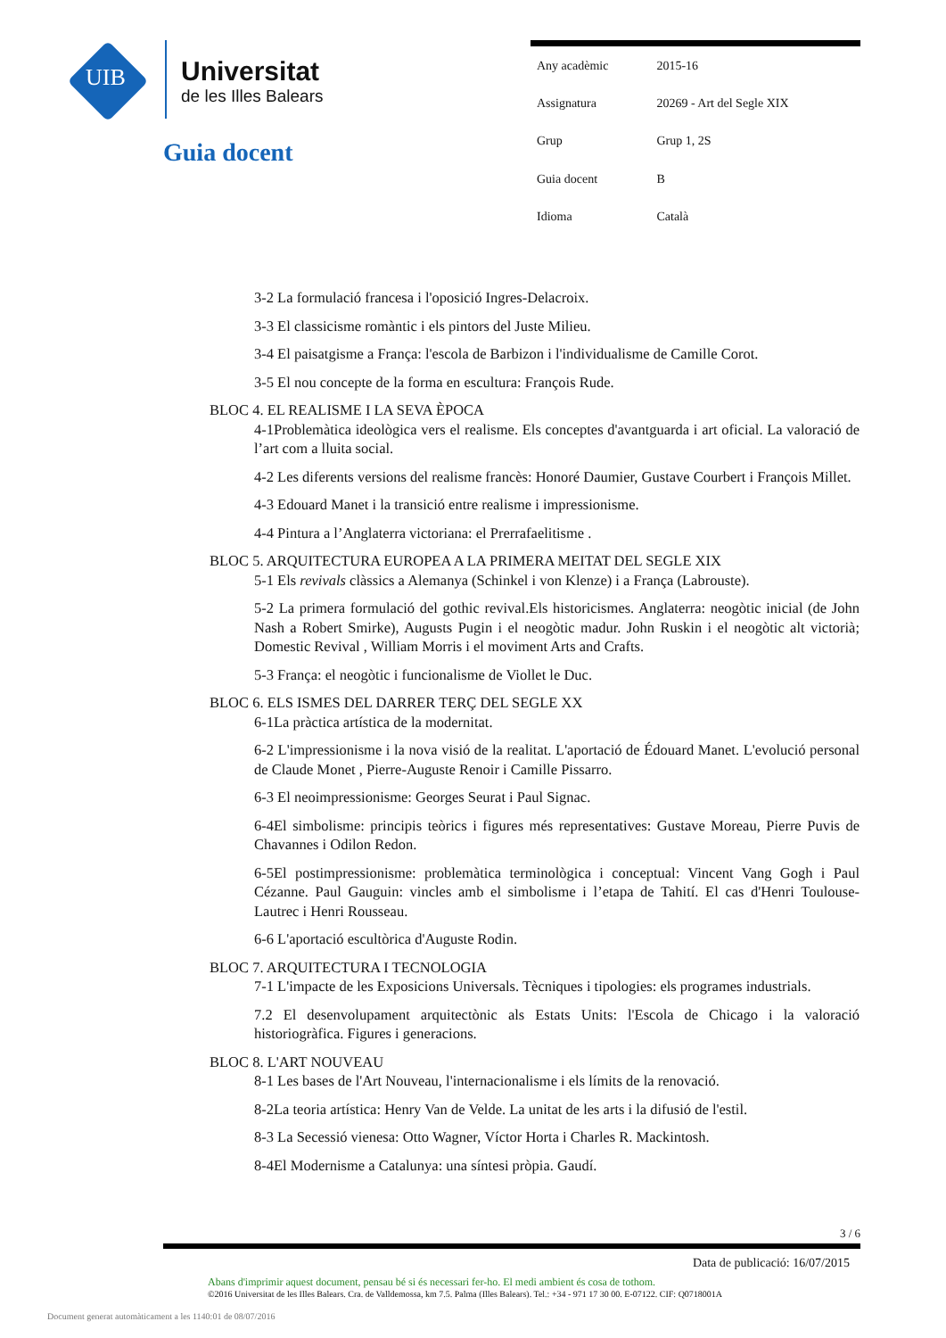UIB
Universitat
de les Illes Balears
Guia docent
| Any acadèmic | 2015-16 |
| Assignatura | 20269 - Art del Segle XIX |
| Grup | Grup 1, 2S |
| Guia docent | B |
| Idioma | Català |
3-2 La formulació francesa i l'oposició Ingres-Delacroix.
3-3 El classicisme romàntic i els pintors del Juste Milieu.
3-4 El paisatgisme a França: l'escola de Barbizon i l'individualisme de Camille Corot.
3-5 El nou concepte de la forma en escultura: François Rude.
BLOC 4. EL REALISME I LA SEVA ÈPOCA
4-1Problemàtica ideològica vers el realisme. Els conceptes d'avantguarda i art oficial. La valoració de l’art com a lluita social.
4-2 Les diferents versions del realisme francès: Honoré Daumier, Gustave Courbert i François Millet.
4-3 Edouard Manet i la transició entre realisme i impressionisme.
4-4 Pintura a l’Anglaterra victoriana: el Prerrafaelitisme .
BLOC 5. ARQUITECTURA EUROPEA A LA PRIMERA MEITAT DEL SEGLE XIX
5-1 Els revivals clàssics a Alemanya (Schinkel i von Klenze) i a França (Labrouste).
5-2 La primera formulació del gothic revival.Els historicismes. Anglaterra: neogòtic inicial (de John Nash a Robert Smirke), Augusts Pugin i el neogòtic madur. John Ruskin i el neogòtic alt victorià; Domestic Revival , William Morris i el moviment Arts and Crafts.
5-3 França: el neogòtic i funcionalisme de Viollet le Duc.
BLOC 6. ELS ISMES DEL DARRER TERÇ DEL SEGLE XX
6-1La pràctica artística de la modernitat.
6-2 L'impressionisme i la nova visió de la realitat. L'aportació de Édouard Manet. L'evolució personal de Claude Monet , Pierre-Auguste Renoir i Camille Pissarro.
6-3 El neoimpressionisme: Georges Seurat i Paul Signac.
6-4El simbolisme: principis teòrics i figures més representatives: Gustave Moreau, Pierre Puvis de Chavannes i Odilon Redon.
6-5El postimpressionisme: problemàtica terminològica i conceptual: Vincent Vang Gogh i Paul Cézanne. Paul Gauguin: vincles amb el simbolisme i l’etapa de Tahití. El cas d'Henri Toulouse-Lautrec i Henri Rousseau.
6-6 L'aportació escultòrica d'Auguste Rodin.
BLOC 7. ARQUITECTURA I TECNOLOGIA
7-1 L'impacte de les Exposicions Universals. Tècniques i tipologies: els programes industrials.
7.2 El desenvolupament arquitectònic als Estats Units: l'Escola de Chicago i la valoració historiogràfica. Figures i generacions.
BLOC 8. L'ART NOUVEAU
8-1 Les bases de l'Art Nouveau, l'internacionalisme i els límits de la renovació.
8-2La teoria artística: Henry Van de Velde. La unitat de les arts i la difusió de l'estil.
8-3 La Secessió vienesa: Otto Wagner, Víctor Horta i Charles R. Mackintosh.
8-4El Modernisme a Catalunya: una síntesi pròpia. Gaudí.
3 / 6
Data de publicació: 16/07/2015
Abans d'imprimir aquest document, pensau bé si és necessari fer-ho. El medi ambient és cosa de tothom.
©2016 Universitat de les Illes Balears. Cra. de Valldemossa, km 7.5. Palma (Illes Balears). Tel.: +34 - 971 17 30 00. E-07122. CIF: Q0718001A
Document generat automàticament a les 1140:01 de 08/07/2016